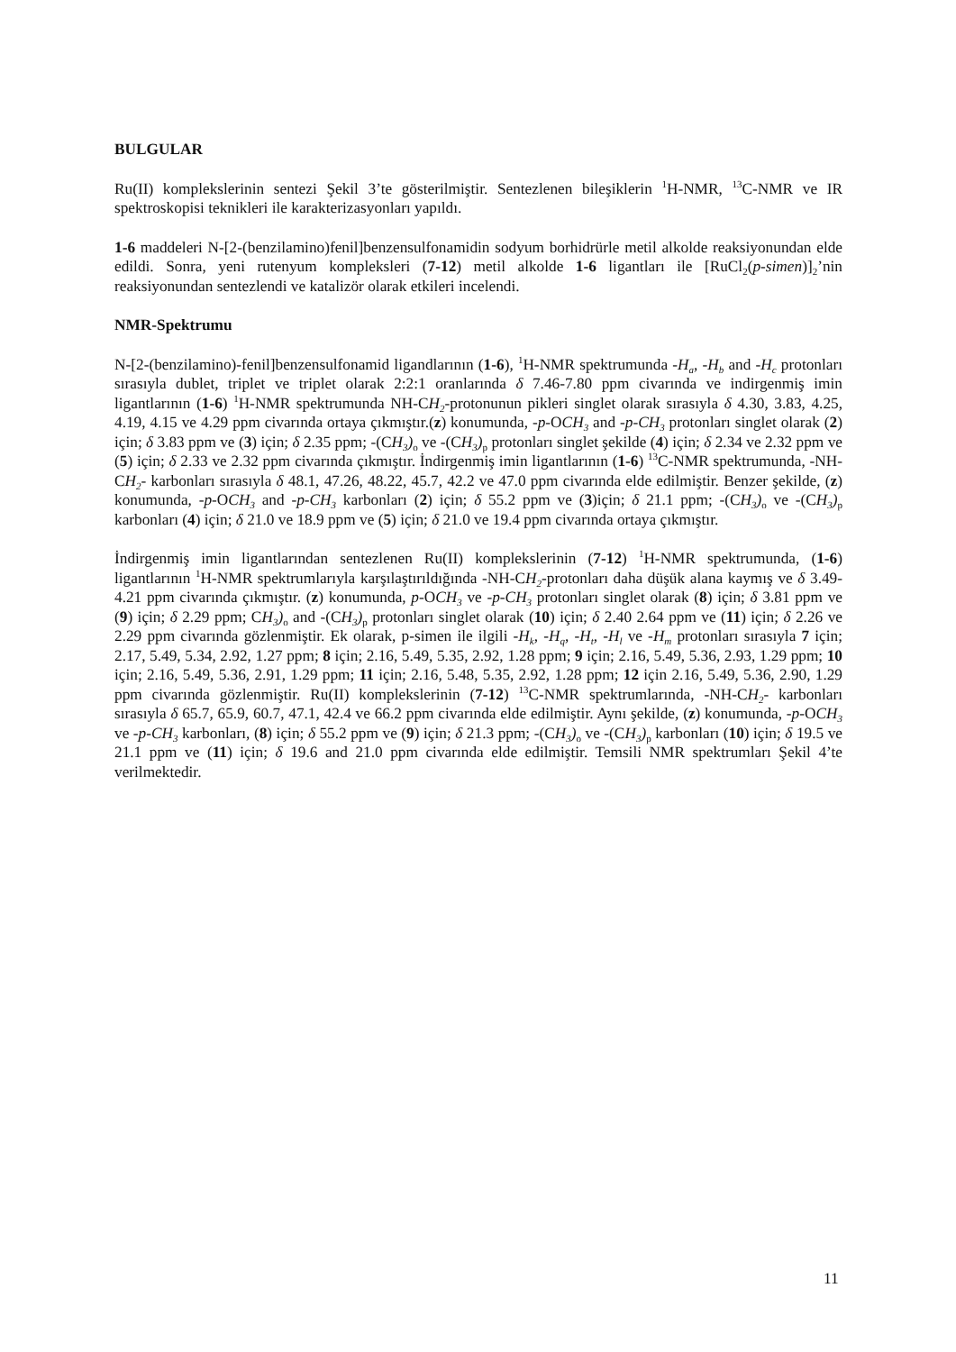BULGULAR
Ru(II) komplekslerinin sentezi Şekil 3’te gösterilmiştir. Sentezlenen bileşiklerin <sup>1</sup>H-NMR, <sup>13</sup>C-NMR ve IR spektroskopisi teknikleri ile karakterizasyonları yapıldı.
1-6 maddeleri N-[2-(benzilamino)fenil]benzensulfonamidin sodyum borhidrürle metil alkolde reaksiyonundan elde edildi. Sonra, yeni rutenyum kompleksleri (7-12) metil alkolde 1-6 ligantları ile [RuCl<sub>2</sub>(p-simen)]<sub>2</sub>’nin reaksiyonundan sentezlendi ve katalizör olarak etkileri incelendi.
NMR-Spektrumu
N-[2-(benzilamino)-fenil]benzensulfonamid ligandlarının (1-6), <sup>1</sup>H-NMR spektrumunda -H<sub>a</sub>, -H<sub>b</sub> and -H<sub>c</sub> protonları sırasıyla dublet, triplet ve triplet olarak 2:2:1 oranlarında δ 7.46-7.80 ppm civarında ve indirgenmiş imin ligantlarının (1-6) <sup>1</sup>H-NMR spektrumunda NH-CH<sub>2</sub>-protonunun pikleri singlet olarak sırasıyla δ 4.30, 3.83, 4.25, 4.19, 4.15 ve 4.29 ppm civarında ortaya çıkmıştır.(z) konumunda, -p-OCH<sub>3</sub> and -p-CH<sub>3</sub> protonları singlet olarak (2) için; δ 3.83 ppm ve (3) için; δ 2.35 ppm; -(CH<sub>3</sub>)<sub>o</sub> ve -(CH<sub>3</sub>)<sub>p</sub> protonları singlet şekilde (4) için; δ 2.34 ve 2.32 ppm ve (5) için; δ 2.33 ve 2.32 ppm civarında çıkmıştır. İndirgenmiş imin ligantlarının (1-6) <sup>13</sup>C-NMR spektrumunda, -NH-CH<sub>2</sub>- karbonları sırasıyla δ 48.1, 47.26, 48.22, 45.7, 42.2 ve 47.0 ppm civarında elde edilmiştir. Benzer şekilde, (z) konumunda, -p-OCH<sub>3</sub> and -p-CH<sub>3</sub> karbonları (2) için; δ 55.2 ppm ve (3)için; δ 21.1 ppm; -(CH<sub>3</sub>)<sub>o</sub> ve -(CH<sub>3</sub>)<sub>p</sub> karbonları (4) için; δ 21.0 ve 18.9 ppm ve (5) için; δ 21.0 ve 19.4 ppm civarında ortaya çıkmıştır.
İndirgenmiş imin ligantlarından sentezlenen Ru(II) komplekslerinin (7-12) <sup>1</sup>H-NMR spektrumunda, (1-6) ligantlarının <sup>1</sup>H-NMR spektrumlarıyla karşılaştırıldığında -NH-CH<sub>2</sub>-protonları daha düşük alana kaymış ve δ 3.49-4.21 ppm civarında çıkmıştır. (z) konumunda, p-OCH<sub>3</sub> ve -p-CH<sub>3</sub> protonları singlet olarak (8) için; δ 3.81 ppm ve (9) için; δ 2.29 ppm; CH<sub>3</sub>)<sub>o</sub> and -(CH<sub>3</sub>)<sub>p</sub> protonları singlet olarak (10) için; δ 2.40 2.64 ppm ve (11) için; δ 2.26 ve 2.29 ppm civarında gözlenmiştir. Ek olarak, p-simen ile ilgili -H<sub>k</sub>, -H<sub>q</sub>, -H<sub>t</sub>, -H<sub>l</sub> ve -H<sub>m</sub> protonları sırasıyla 7 için; 2.17, 5.49, 5.34, 2.92, 1.27 ppm; 8 için; 2.16, 5.49, 5.35, 2.92, 1.28 ppm; 9 için; 2.16, 5.49, 5.36, 2.93, 1.29 ppm; 10 için; 2.16, 5.49, 5.36, 2.91, 1.29 ppm; 11 için; 2.16, 5.48, 5.35, 2.92, 1.28 ppm; 12 için 2.16, 5.49, 5.36, 2.90, 1.29 ppm civarında gözlenmiştir. Ru(II) komplekslerinin (7-12) <sup>13</sup>C-NMR spektrumlarında, -NH-CH<sub>2</sub>- karbonları sırasıyla δ 65.7, 65.9, 60.7, 47.1, 42.4 ve 66.2 ppm civarında elde edilmiştir. Aynı şekilde, (z) konumunda, -p-OCH<sub>3</sub> ve -p-CH<sub>3</sub> karbonları, (8) için; δ 55.2 ppm ve (9) için; δ 21.3 ppm; -(CH<sub>3</sub>)<sub>o</sub> ve -(CH<sub>3</sub>)<sub>p</sub> karbonları (10) için; δ 19.5 ve 21.1 ppm ve (11) için; δ 19.6 and 21.0 ppm civarında elde edilmiştir. Temsili NMR spektrumları Şekil 4’te verilmektedir.
11